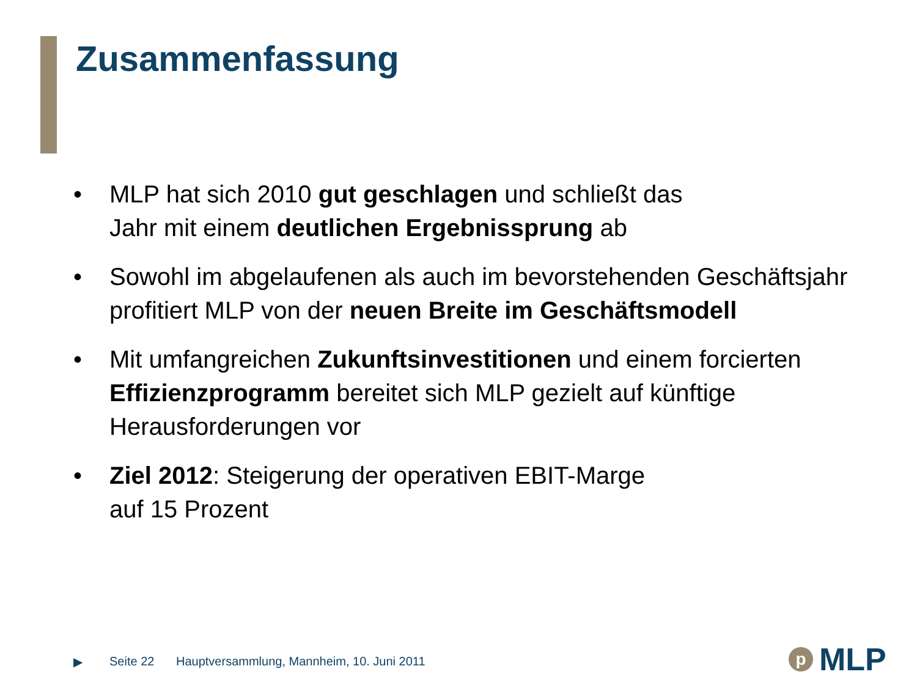Zusammenfassung
• MLP hat sich 2010 gut geschlagen und schließt das
Jahr mit einem deutlichen Ergebnissprung ab
• Sowohl im abgelaufenen als auch im bevorstehenden Geschäftsjahr profitiert MLP von der neuen Breite im Geschäftsmodell
• Mit umfangreichen Zukunftsinvestitionen und einem forcierten Effizienzprogramm bereitet sich MLP gezielt auf künftige Herausforderungen vor
• Ziel 2012: Steigerung der operativen EBIT-Marge
auf 15 Prozent
▶ Seite 22 Hauptversammlung, Mannheim, 10. Juni 2011
p MLP